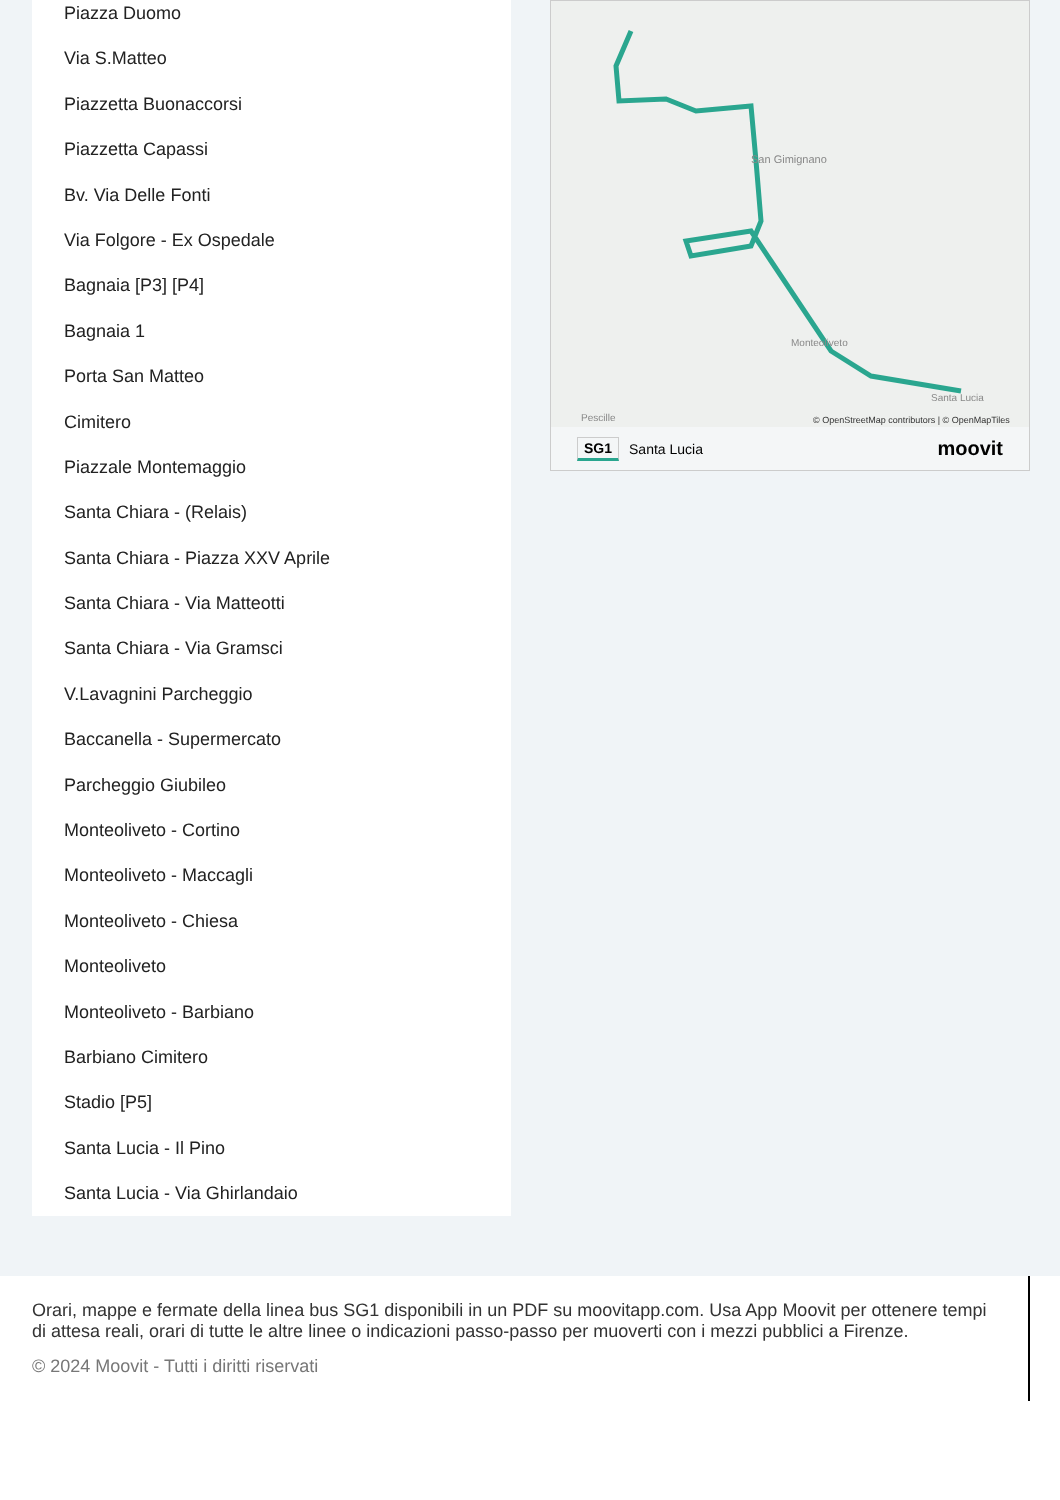Piazza Duomo
Via S.Matteo
Piazzetta Buonaccorsi
Piazzetta Capassi
Bv. Via Delle Fonti
Via Folgore - Ex Ospedale
Bagnaia [P3] [P4]
Bagnaia 1
Porta San Matteo
Cimitero
Piazzale Montemaggio
Santa Chiara - (Relais)
Santa Chiara - Piazza XXV Aprile
Santa Chiara - Via Matteotti
Santa Chiara - Via Gramsci
V.Lavagnini Parcheggio
Baccanella - Supermercato
Parcheggio Giubileo
Monteoliveto - Cortino
Monteoliveto - Maccagli
Monteoliveto - Chiesa
Monteoliveto
Monteoliveto - Barbiano
Barbiano Cimitero
Stadio [P5]
Santa Lucia - Il Pino
Santa Lucia - Via Ghirlandaio
San Gimignano
Monteoliveto
Santa Lucia
Pescille
© OpenStreetMap contributors | © OpenMapTiles
SG1 Santa Lucia moovit
Orari, mappe e fermate della linea bus SG1 disponibili in un PDF su moovitapp.com. Usa App Moovit per ottenere tempi di attesa reali, orari di tutte le altre linee o indicazioni passo-passo per muoverti con i mezzi pubblici a Firenze.
© 2024 Moovit - Tutti i diritti riservati